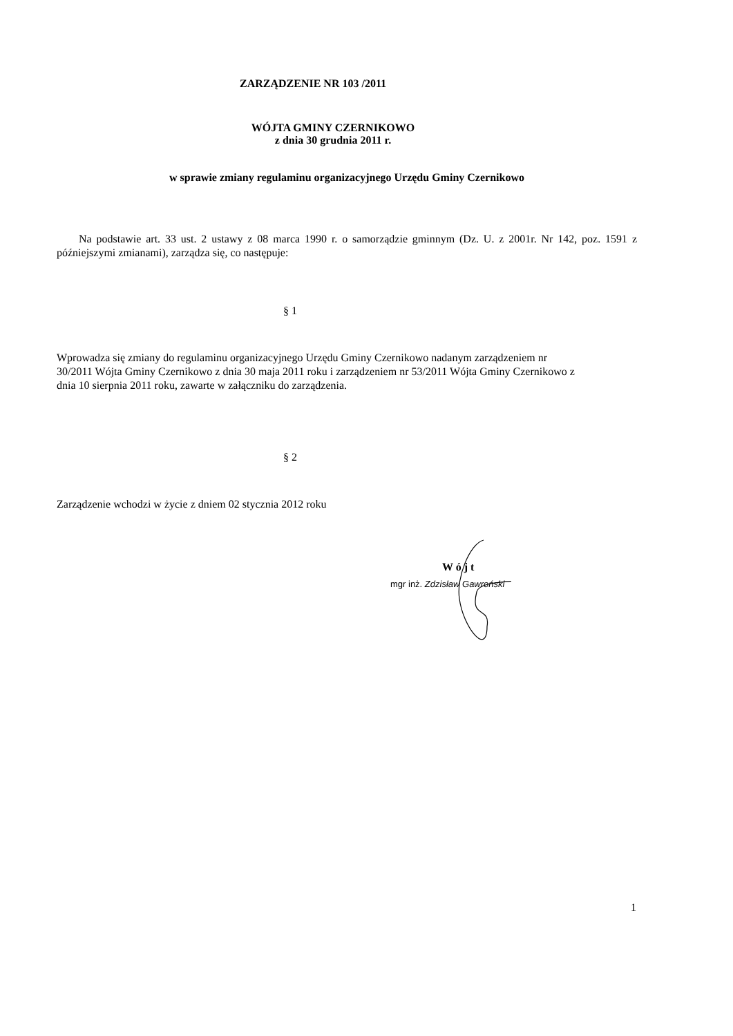ZARZĄDZENIE NR 103 /2011
WÓJTA GMINY CZERNIKOWO
z dnia 30 grudnia 2011 r.
w sprawie zmiany regulaminu organizacyjnego Urzędu Gminy Czernikowo
Na podstawie art. 33 ust. 2 ustawy z 08 marca 1990 r. o samorządzie gminnym (Dz. U. z 2001r. Nr 142, poz. 1591 z późniejszymi zmianami), zarządza się, co następuje:
§ 1
Wprowadza się zmiany do regulaminu organizacyjnego Urzędu Gminy Czernikowo nadanym zarządzeniem nr 30/2011 Wójta Gminy Czernikowo z dnia 30 maja 2011 roku i zarządzeniem nr 53/2011 Wójta Gminy Czernikowo z dnia 10 sierpnia 2011 roku, zawarte w załączniku do zarządzenia.
§ 2
Zarządzenie wchodzi w życie z dniem 02 stycznia 2012 roku
W ó j t
mgr inż. Zdzisław Gawroński
1